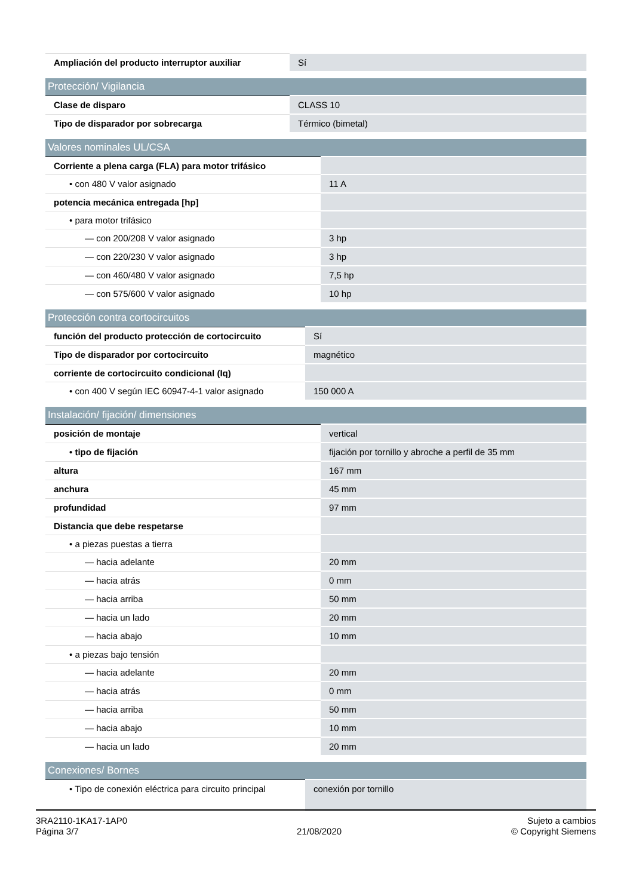| Ampliación del producto interruptor auxiliar | Sí |
| Protección/ Vigilancia | |
| --- | --- |
| Clase de disparo | CLASS 10 |
| Tipo de disparador por sobrecarga | Térmico (bimetal) |
| Valores nominales UL/CSA | |
| --- | --- |
| Corriente a plena carga (FLA) para motor trifásico | |
| • con 480 V valor asignado | 11 A |
| potencia mecánica entregada [hp] | |
| • para motor trifásico | |
| — con 200/208 V valor asignado | 3 hp |
| — con 220/230 V valor asignado | 3 hp |
| — con 460/480 V valor asignado | 7,5 hp |
| — con 575/600 V valor asignado | 10 hp |
| Protección contra cortocircuitos | |
| --- | --- |
| función del producto protección de cortocircuito | Sí |
| Tipo de disparador por cortocircuito | magnético |
| corriente de cortocircuito condicional (Iq) | |
| • con 400 V según IEC 60947-4-1 valor asignado | 150 000 A |
| Instalación/ fijación/ dimensiones | |
| --- | --- |
| posición de montaje | vertical |
| • tipo de fijación | fijación por tornillo y abroche a perfil de 35 mm |
| altura | 167 mm |
| anchura | 45 mm |
| profundidad | 97 mm |
| Distancia que debe respetarse | |
| • a piezas puestas a tierra | |
| — hacia adelante | 20 mm |
| — hacia atrás | 0 mm |
| — hacia arriba | 50 mm |
| — hacia un lado | 20 mm |
| — hacia abajo | 10 mm |
| • a piezas bajo tensión | |
| — hacia adelante | 20 mm |
| — hacia atrás | 0 mm |
| — hacia arriba | 50 mm |
| — hacia abajo | 10 mm |
| — hacia un lado | 20 mm |
| Conexiones/ Bornes | |
| --- | --- |
| • Tipo de conexión eléctrica para circuito principal | conexión por tornillo |
3RA2110-1KA17-1AP0
Página 3/7
21/08/2020
Sujeto a cambios
© Copyright Siemens